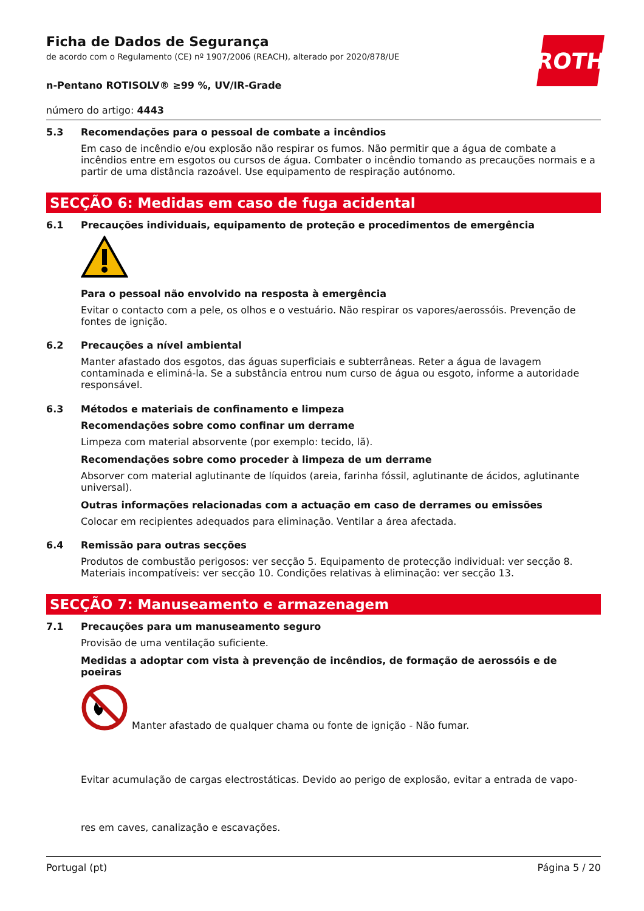Ficha de Dados de Segurança
de acordo com o Regulamento (CE) nº 1907/2006 (REACH), alterado por 2020/878/UE
ROTH
n-Pentano ROTISOLV® ≥99 %, UV/IR-Grade
número do artigo: 4443
5.3 Recomendações para o pessoal de combate a incêndios
Em caso de incêndio e/ou explosão não respirar os fumos. Não permitir que a água de combate a incêndios entre em esgotos ou cursos de água. Combater o incêndio tomando as precauções normais e a partir de uma distância razoável. Use equipamento de respiração autónomo.
SECÇÃO 6: Medidas em caso de fuga acidental
6.1 Precauções individuais, equipamento de proteção e procedimentos de emergência
Para o pessoal não envolvido na resposta à emergência
Evitar o contacto com a pele, os olhos e o vestuário. Não respirar os vapores/aerossóis. Prevenção de fontes de ignição.
6.2 Precauções a nível ambiental
Manter afastado dos esgotos, das águas superficiais e subterrâneas. Reter a água de lavagem contaminada e eliminá-la. Se a substância entrou num curso de água ou esgoto, informe a autoridade responsável.
6.3 Métodos e materiais de confinamento e limpeza
Recomendações sobre como confinar um derrame
Limpeza com material absorvente (por exemplo: tecido, lã).
Recomendações sobre como proceder à limpeza de um derrame
Absorver com material aglutinante de líquidos (areia, farinha fóssil, aglutinante de ácidos, aglutinante universal).
Outras informações relacionadas com a actuação em caso de derrames ou emissões
Colocar em recipientes adequados para eliminação. Ventilar a área afectada.
6.4 Remissão para outras secções
Produtos de combustão perigosos: ver secção 5. Equipamento de protecção individual: ver secção 8. Materiais incompatíveis: ver secção 10. Condições relativas à eliminação: ver secção 13.
SECÇÃO 7: Manuseamento e armazenagem
7.1 Precauções para um manuseamento seguro
Provisão de uma ventilação suficiente.
Medidas a adoptar com vista à prevenção de incêndios, de formação de aerossóis e de poeiras
Manter afastado de qualquer chama ou fonte de ignição - Não fumar.
Evitar acumulação de cargas electrostáticas. Devido ao perigo de explosão, evitar a entrada de vapo-
res em caves, canalização e escavações.
Portugal (pt) Página 5 / 20